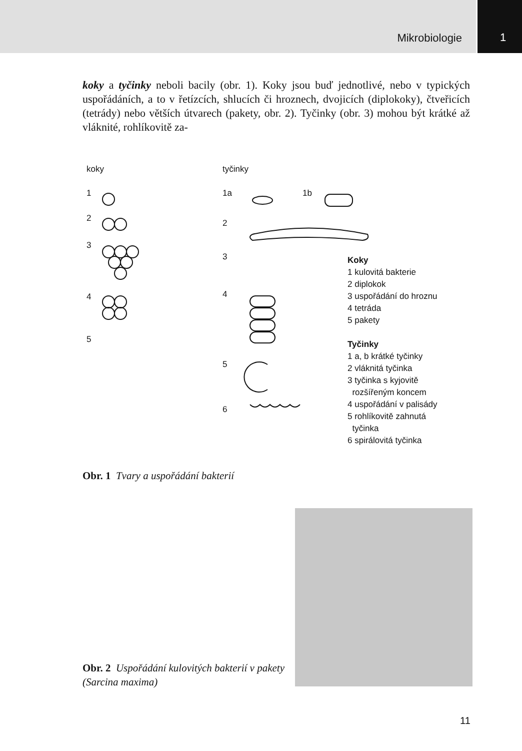Mikrobiologie
1
koky a tyčinky neboli bacily (obr. 1). Koky jsou buď jednotlivé, nebo v typických uspořádáních, a to v řetízcích, shlucích či hroznech, dvojicích (diplokoky), čtveřicích (tetrády) nebo větších útvarech (pakety, obr. 2). Tyčinky (obr. 3) mohou být krátké až vláknité, rohlíkovitě za-
koky tyčinky
1 1a 1b
2 2
3
3
4 4
5
5
6
Koky
1 kulovitá bakterie
2 diplokok
3 uspořádání do hroznu
4 tetráda
5 pakety
Tyčinky
1 a, b krátké tyčinky
2 vláknitá tyčinka
3 tyčinka s kyjovitě
rozšířeným koncem
4 uspořádání v palisády
5 rohlíkovitě zahnutá
tyčinka
6 spirálovitá tyčinka
Obr. 1 Tvary a uspořádání bakterií
Obr. 2 Uspořádání kulovitých bakterií v pakety (Sarcina maxima)
11